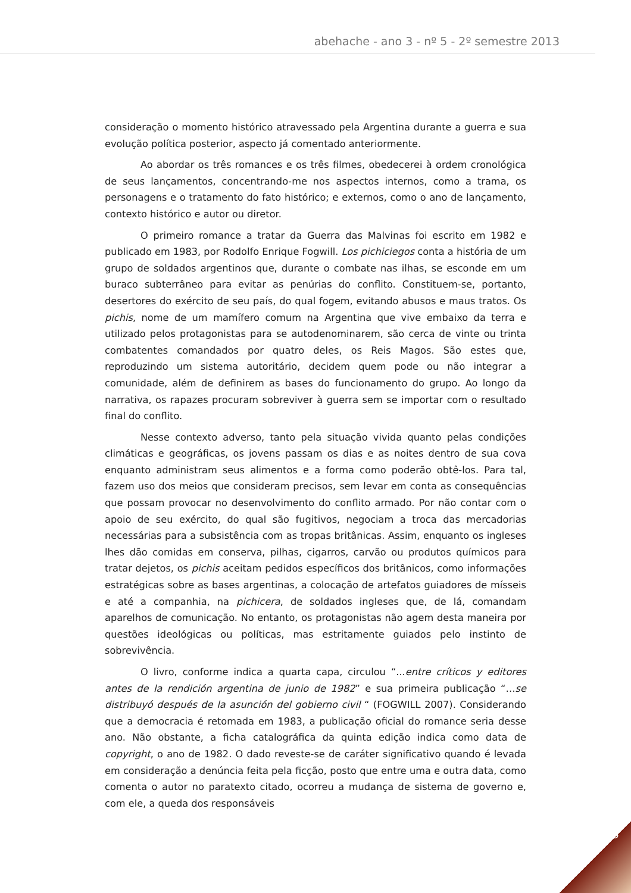abehache - ano 3 - nº 5 - 2º semestre 2013
consideração o momento histórico atravessado pela Argentina durante a guerra e sua evolução política posterior, aspecto já comentado anteriormente.
Ao abordar os três romances e os três filmes, obedecerei à ordem cronológica de seus lançamentos, concentrando-me nos aspectos internos, como a trama, os personagens e o tratamento do fato histórico; e externos, como o ano de lançamento, contexto histórico e autor ou diretor.
O primeiro romance a tratar da Guerra das Malvinas foi escrito em 1982 e publicado em 1983, por Rodolfo Enrique Fogwill. Los pichiciegos conta a história de um grupo de soldados argentinos que, durante o combate nas ilhas, se esconde em um buraco subterrâneo para evitar as penúrias do conflito. Constituem-se, portanto, desertores do exército de seu país, do qual fogem, evitando abusos e maus tratos. Os pichis, nome de um mamífero comum na Argentina que vive embaixo da terra e utilizado pelos protagonistas para se autodenominarem, são cerca de vinte ou trinta combatentes comandados por quatro deles, os Reis Magos. São estes que, reproduzindo um sistema autoritário, decidem quem pode ou não integrar a comunidade, além de definirem as bases do funcionamento do grupo. Ao longo da narrativa, os rapazes procuram sobreviver à guerra sem se importar com o resultado final do conflito.
Nesse contexto adverso, tanto pela situação vivida quanto pelas condições climáticas e geográficas, os jovens passam os dias e as noites dentro de sua cova enquanto administram seus alimentos e a forma como poderão obtê-los. Para tal, fazem uso dos meios que consideram precisos, sem levar em conta as consequências que possam provocar no desenvolvimento do conflito armado. Por não contar com o apoio de seu exército, do qual são fugitivos, negociam a troca das mercadorias necessárias para a subsistência com as tropas britânicas. Assim, enquanto os ingleses lhes dão comidas em conserva, pilhas, cigarros, carvão ou produtos químicos para tratar dejetos, os pichis aceitam pedidos específicos dos britânicos, como informações estratégicas sobre as bases argentinas, a colocação de artefatos guiadores de mísseis e até a companhia, na pichicera, de soldados ingleses que, de lá, comandam aparelhos de comunicação. No entanto, os protagonistas não agem desta maneira por questões ideológicas ou políticas, mas estritamente guiados pelo instinto de sobrevivência.
O livro, conforme indica a quarta capa, circulou “...entre críticos y editores antes de la rendición argentina de junio de 1982” e sua primeira publicação “…se distribuyó después de la asunción del gobierno civil “ (FOGWILL 2007). Considerando que a democracia é retomada em 1983, a publicação oficial do romance seria desse ano. Não obstante, a ficha catalográfica da quinta edição indica como data de copyright, o ano de 1982. O dado reveste-se de caráter significativo quando é levada em consideração a denúncia feita pela ficção, posto que entre uma e outra data, como comenta o autor no paratexto citado, ocorreu a mudança de sistema de governo e, com ele, a queda dos responsáveis
115